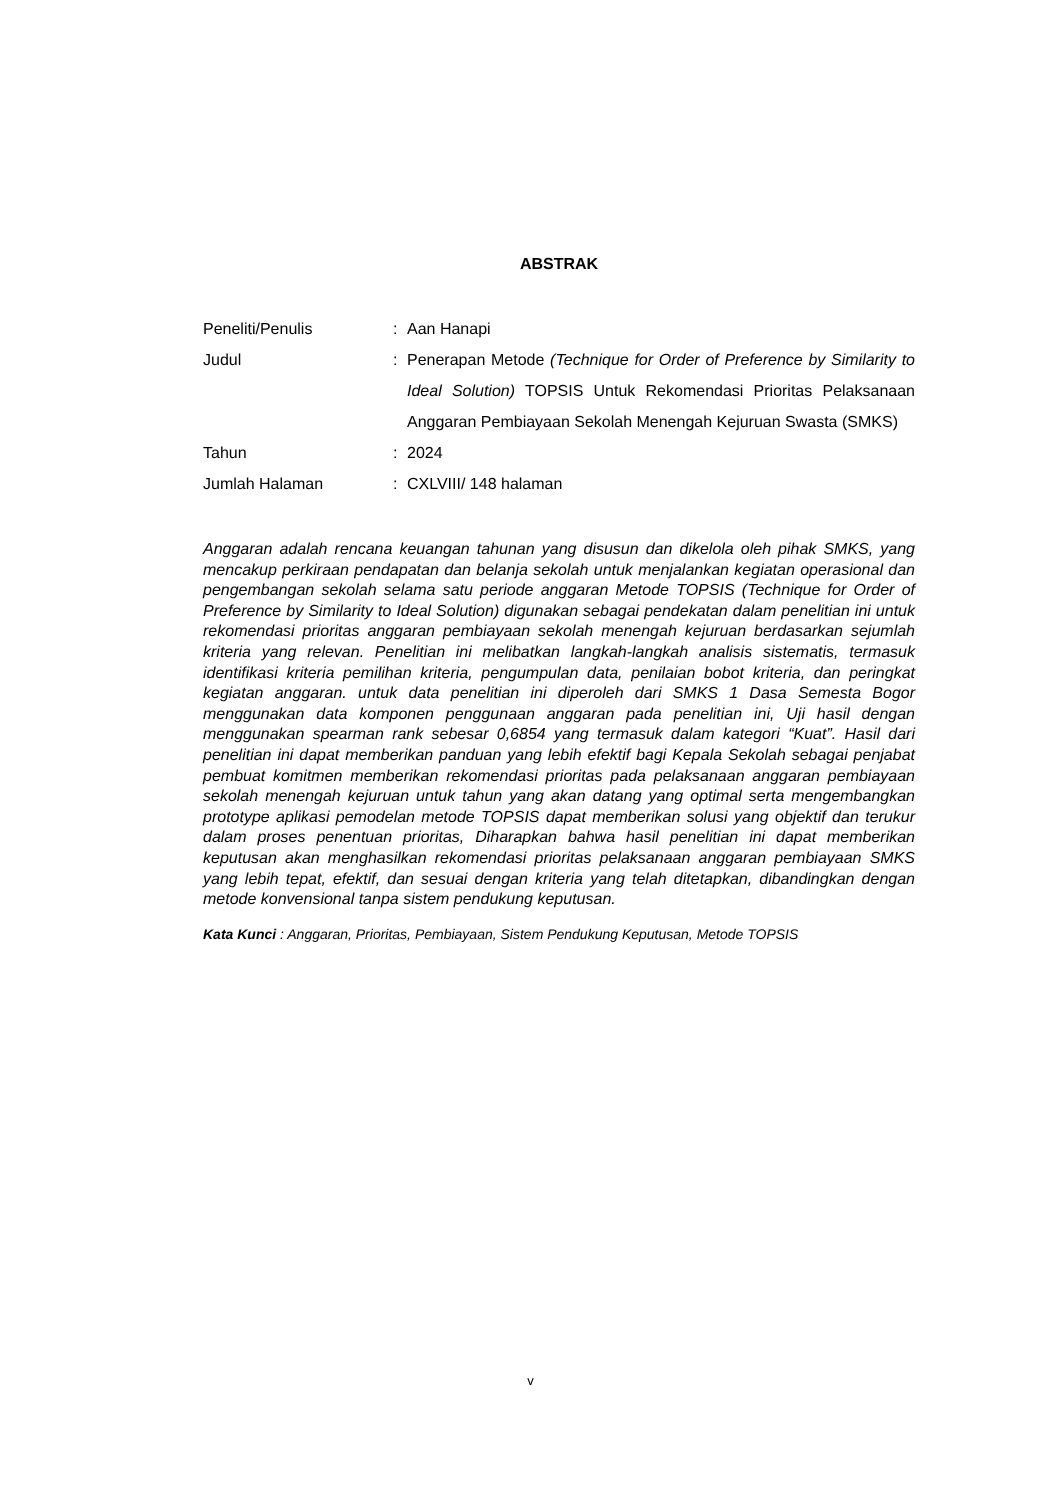ABSTRAK
| Peneliti/Penulis | : | Aan Hanapi |
| Judul | : | Penerapan Metode (Technique for Order of Preference by Similarity to Ideal Solution) TOPSIS Untuk Rekomendasi Prioritas Pelaksanaan Anggaran Pembiayaan Sekolah Menengah Kejuruan Swasta (SMKS) |
| Tahun | : | 2024 |
| Jumlah Halaman | : | CXLVIII/ 148 halaman |
Anggaran adalah rencana keuangan tahunan yang disusun dan dikelola oleh pihak SMKS, yang mencakup perkiraan pendapatan dan belanja sekolah untuk menjalankan kegiatan operasional dan pengembangan sekolah selama satu periode anggaran Metode TOPSIS (Technique for Order of Preference by Similarity to Ideal Solution) digunakan sebagai pendekatan dalam penelitian ini untuk rekomendasi prioritas anggaran pembiayaan sekolah menengah kejuruan berdasarkan sejumlah kriteria yang relevan. Penelitian ini melibatkan langkah-langkah analisis sistematis, termasuk identifikasi kriteria pemilihan kriteria, pengumpulan data, penilaian bobot kriteria, dan peringkat kegiatan anggaran. untuk data penelitian ini diperoleh dari SMKS 1 Dasa Semesta Bogor menggunakan data komponen penggunaan anggaran pada penelitian ini, Uji hasil dengan menggunakan spearman rank sebesar 0,6854 yang termasuk dalam kategori “Kuat”. Hasil dari penelitian ini dapat memberikan panduan yang lebih efektif bagi Kepala Sekolah sebagai penjabat pembuat komitmen memberikan rekomendasi prioritas pada pelaksanaan anggaran pembiayaan sekolah menengah kejuruan untuk tahun yang akan datang yang optimal serta mengembangkan prototype aplikasi pemodelan metode TOPSIS dapat memberikan solusi yang objektif dan terukur dalam proses penentuan prioritas, Diharapkan bahwa hasil penelitian ini dapat memberikan keputusan akan menghasilkan rekomendasi prioritas pelaksanaan anggaran pembiayaan SMKS yang lebih tepat, efektif, dan sesuai dengan kriteria yang telah ditetapkan, dibandingkan dengan metode konvensional tanpa sistem pendukung keputusan.
Kata Kunci : Anggaran, Prioritas, Pembiayaan, Sistem Pendukung Keputusan, Metode TOPSIS
v